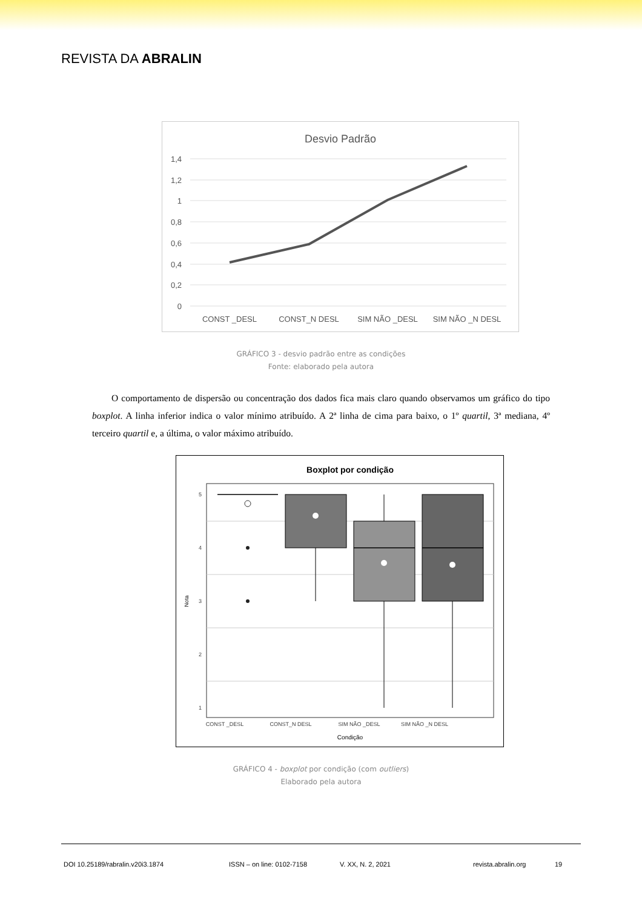REVISTA DA ABRALIN
Desvio Padrão
1,4
1,2
1
0,8
0,6
0,4
0,2
0
CONST _DESL
CONST_N DESL
SIM NÃO _DESL
SIM NÃO _N DESL
GRÁFICO 3 - desvio padrão entre as condições
Fonte: elaborado pela autora
O comportamento de dispersão ou concentração dos dados fica mais claro quando observamos um gráfico do tipo boxplot. A linha inferior indica o valor mínimo atribuído. A 2ª linha de cima para baixo, o 1º quartil, 3ª mediana, 4º terceiro quartil e, a última, o valor máximo atribuído.
Boxplot por condição
5
4
3
2
1
CONST _DESL
CONST_N DESL
SIM NÃO _DESL
SIM NÃO _N DESL
Condição
Nota
GRÁFICO 4 - boxplot por condição (com outliers)
Elaborado pela autora
DOI 10.25189/rabralin.v20i3.1874 ISSN – on line: 0102-7158 V. XX, N. 2, 2021 revista.abralin.org 19